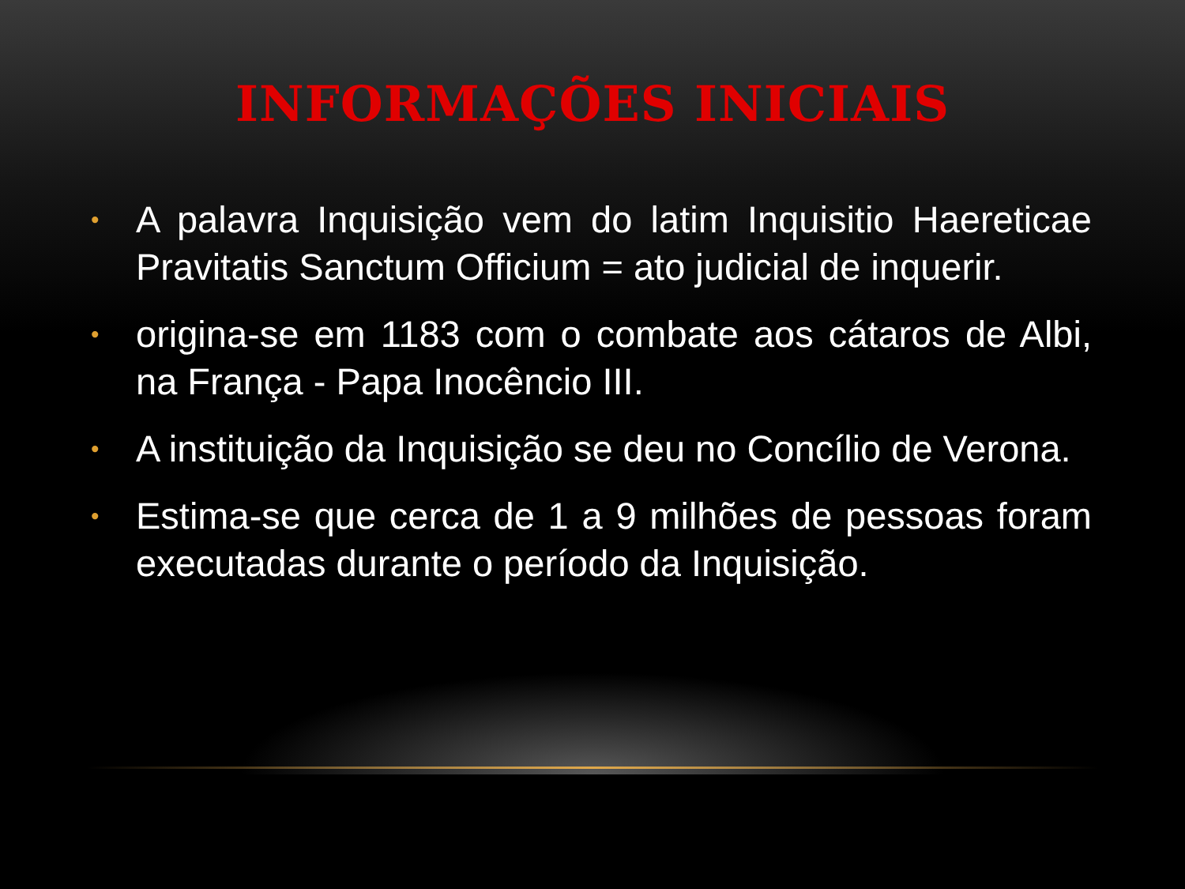INFORMAÇÕES INICIAIS
• A palavra Inquisição vem do latim Inquisitio Haereticae Pravitatis Sanctum Officium = ato judicial de inquerir.
• origina-se em 1183 com o combate aos cátaros de Albi, na França - Papa Inocêncio III.
• A instituição da Inquisição se deu no Concílio de Verona.
• Estima-se que cerca de 1 a 9 milhões de pessoas foram executadas durante o período da Inquisição.